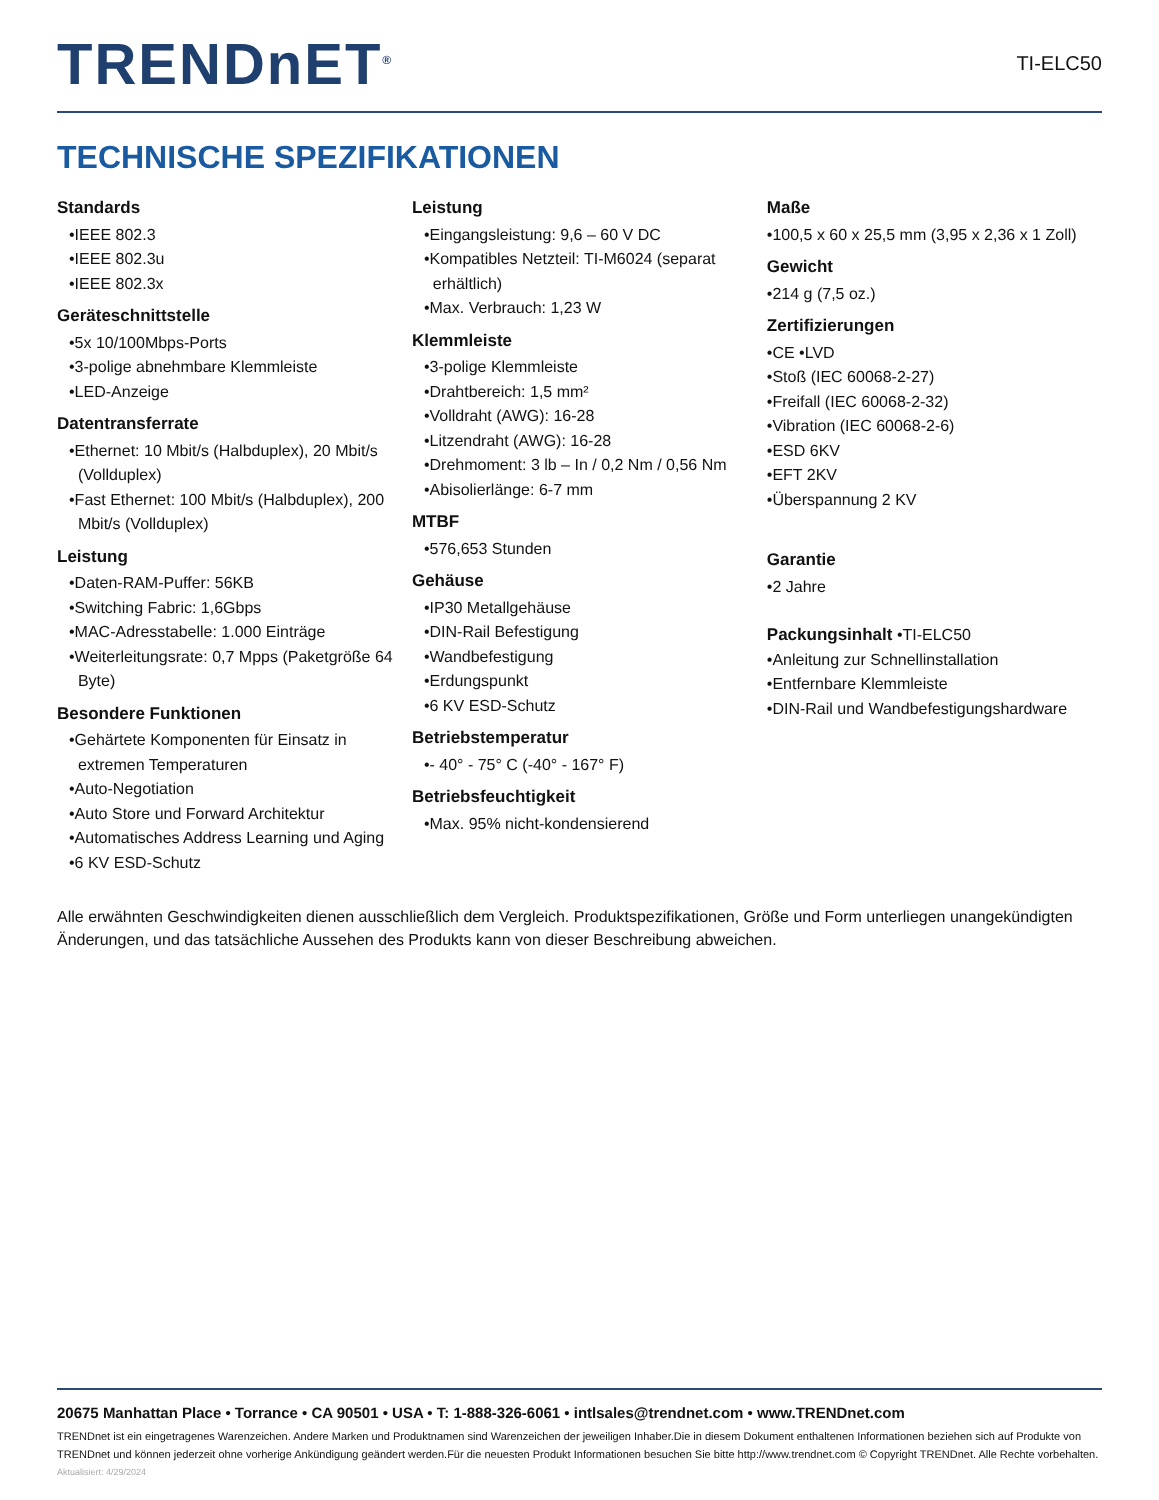TRENDnET<sup>®</sup>
TI-ELC50
TECHNISCHE SPEZIFIKATIONEN
Standards
•IEEE 802.3
•IEEE 802.3u
•IEEE 802.3x
Geräteschnittstelle
•5x 10/100Mbps-Ports
•3-polige abnehmbare Klemmleiste
•LED-Anzeige
Datentransferrate
•Ethernet: 10 Mbit/s (Halbduplex), 20 Mbit/s
(Vollduplex)
•Fast Ethernet: 100 Mbit/s (Halbduplex), 200
Mbit/s (Vollduplex)
Leistung
•Daten-RAM-Puffer: 56KB
•Switching Fabric: 1,6Gbps
•MAC-Adresstabelle: 1.000 Einträge
•Weiterleitungsrate: 0,7 Mpps (Paketgröße 64
Byte)
Besondere Funktionen
•Gehärtete Komponenten für Einsatz in
extremen Temperaturen
•Auto-Negotiation
•Auto Store und Forward Architektur
•Automatisches Address Learning und Aging
•6 KV ESD-Schutz
Leistung
•Eingangsleistung: 9,6 – 60 V DC
•Kompatibles Netzteil: TI-M6024 (separat
erhältlich)
•Max. Verbrauch: 1,23 W
Klemmleiste
•3-polige Klemmleiste
•Drahtbereich: 1,5 mm²
•Volldraht (AWG): 16-28
•Litzendraht (AWG): 16-28
•Drehmoment: 3 lb – In / 0,2 Nm / 0,56 Nm
•Abisolierlänge: 6-7 mm
MTBF
•576,653 Stunden
Gehäuse
•IP30 Metallgehäuse
•DIN-Rail Befestigung
•Wandbefestigung
•Erdungspunkt
•6 KV ESD-Schutz
Betriebstemperatur
•- 40° - 75° C (-40° - 167° F)
Betriebsfeuchtigkeit
•Max. 95% nicht-kondensierend
Maße
•100,5 x 60 x 25,5 mm (3,95 x 2,36 x 1 Zoll)
Gewicht
•214 g (7,5 oz.)
Zertifizierungen
•CE •LVD
•Stoß (IEC 60068-2-27)
•Freifall (IEC 60068-2-32)
•Vibration (IEC 60068-2-6)
•ESD 6KV
•EFT 2KV
•Überspannung 2 KV
Garantie
•2 Jahre
Packungsinhalt •TI-ELC50
•Anleitung zur Schnellinstallation
•Entfernbare Klemmleiste
•DIN-Rail und Wandbefestigungshardware
Alle erwähnten Geschwindigkeiten dienen ausschließlich dem Vergleich. Produktspezifikationen, Größe und Form unterliegen unangekündigten Änderungen, und das tatsächliche Aussehen des Produkts kann von dieser Beschreibung abweichen.
20675 Manhattan Place • Torrance • CA 90501 • USA • T: 1-888-326-6061 • intlsales@trendnet.com • www.TRENDnet.com
TRENDnet ist ein eingetragenes Warenzeichen. Andere Marken und Produktnamen sind Warenzeichen der jeweiligen Inhaber.Die in diesem Dokument enthaltenen Informationen beziehen sich auf Produkte von TRENDnet und können jederzeit ohne vorherige Ankündigung geändert werden.Für die neuesten Produkt Informationen besuchen Sie bitte http://www.trendnet.com © Copyright TRENDnet. Alle Rechte vorbehalten.
Aktualisiert: 4/29/2024